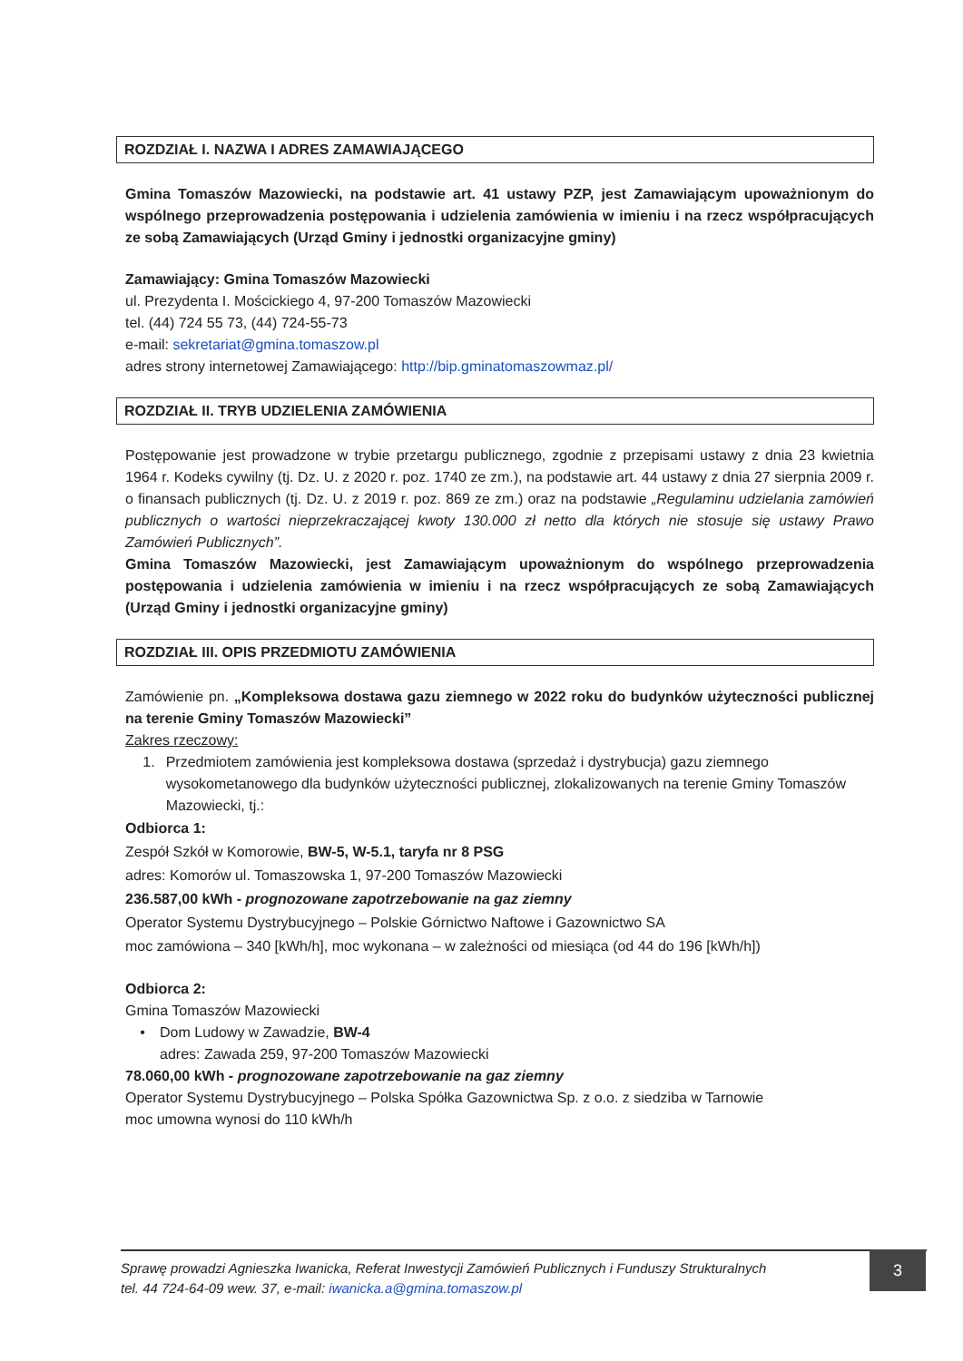ROZDZIAŁ I. NAZWA I ADRES ZAMAWIAJĄCEGO
Gmina Tomaszów Mazowiecki, na podstawie art. 41 ustawy PZP, jest Zamawiającym upoważnionym do wspólnego przeprowadzenia postępowania i udzielenia zamówienia w imieniu i na rzecz współpracujących ze sobą Zamawiających (Urząd Gminy i jednostki organizacyjne gminy)
Zamawiający: Gmina Tomaszów Mazowiecki
ul. Prezydenta I. Mościckiego 4, 97-200 Tomaszów Mazowiecki
tel. (44) 724 55 73, (44) 724-55-73
e-mail: sekretariat@gmina.tomaszow.pl
adres strony internetowej Zamawiającego: http://bip.gminatomaszowmaz.pl/
ROZDZIAŁ II. TRYB UDZIELENIA ZAMÓWIENIA
Postępowanie jest prowadzone w trybie przetargu publicznego, zgodnie z przepisami ustawy z dnia 23 kwietnia 1964 r. Kodeks cywilny (tj. Dz. U. z 2020 r. poz. 1740 ze zm.), na podstawie art. 44 ustawy z dnia 27 sierpnia 2009 r. o finansach publicznych (tj. Dz. U. z 2019 r. poz. 869 ze zm.) oraz na podstawie „Regulaminu udzielania zamówień publicznych o wartości nieprzekraczającej kwoty 130.000 zł netto dla których nie stosuje się ustawy Prawo Zamówień Publicznych”.
Gmina Tomaszów Mazowiecki, jest Zamawiającym upoważnionym do wspólnego przeprowadzenia postępowania i udzielenia zamówienia w imieniu i na rzecz współpracujących ze sobą Zamawiających (Urząd Gminy i jednostki organizacyjne gminy)
ROZDZIAŁ III. OPIS PRZEDMIOTU ZAMÓWIENIA
Zamówienie pn. „Kompleksowa dostawa gazu ziemnego w 2022 roku do budynków użyteczności publicznej na terenie Gminy Tomaszów Mazowiecki”
Zakres rzeczowy:
1. Przedmiotem zamówienia jest kompleksowa dostawa (sprzedaż i dystrybucja) gazu ziemnego wysokometanowego dla budynków użyteczności publicznej, zlokalizowanych na terenie Gminy Tomaszów Mazowiecki, tj.:
Odbiorca 1:
Zespół Szkół w Komorowie, BW-5, W-5.1, taryfa nr 8 PSG
adres: Komorów ul. Tomaszowska 1, 97-200 Tomaszów Mazowiecki
236.587,00 kWh - prognozowane zapotrzebowanie na gaz ziemny
Operator Systemu Dystrybucyjnego – Polskie Górnictwo Naftowe i Gazownictwo SA
moc zamówiona – 340 [kWh/h], moc wykonana – w zależności od miesiąca (od 44 do 196 [kWh/h])
Odbiorca 2:
Gmina Tomaszów Mazowiecki
• Dom Ludowy w Zawadzie, BW-4
adres: Zawada 259, 97-200 Tomaszów Mazowiecki
78.060,00 kWh - prognozowane zapotrzebowanie na gaz ziemny
Operator Systemu Dystrybucyjnego – Polska Spółka Gazownictwa Sp. z o.o. z siedziba w Tarnowie
moc umowna wynosi do 110 kWh/h
Sprawę prowadzi Agnieszka Iwanicka, Referat Inwestycji Zamówień Publicznych i Funduszy Strukturalnych
tel. 44 724-64-09 wew. 37, e-mail: iwanicka.a@gmina.tomaszow.pl
3